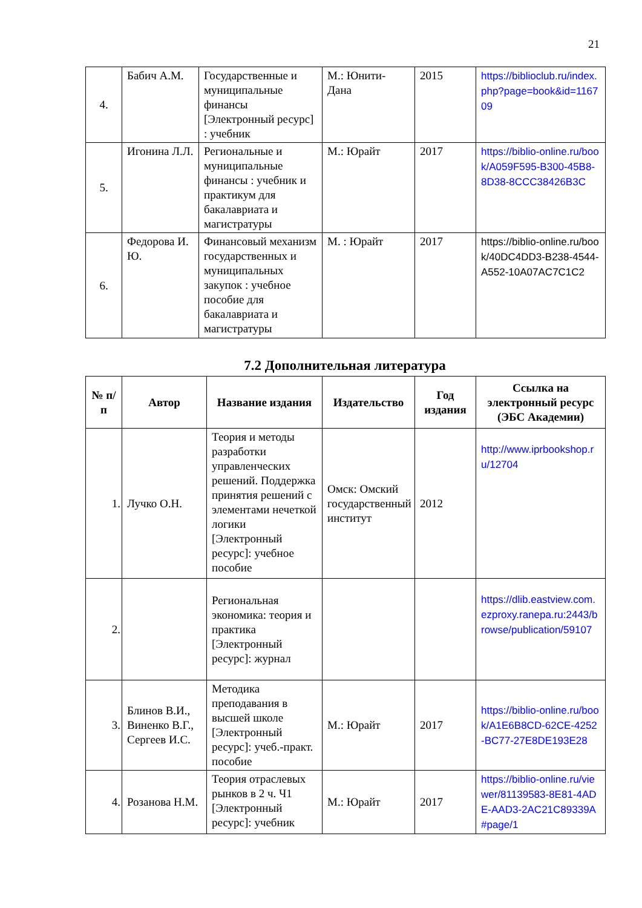21
| 4. | Бабич А.М. | Государственные и муниципальные финансы [Электронный ресурс] : учебник | М.: Юнити-Дана | 2015 | https://biblioclub.ru/index.php?page=book&id=116709 |
| 5. | Игонина Л.Л. | Региональные и муниципальные финансы : учебник и практикум для бакалавриата и магистратуры | М.: Юрайт | 2017 | https://biblio-online.ru/book/A059F595-B300-45B8-8D38-8CCC38426B3C |
| 6. | Федорова И. Ю. | Финансовый механизм государственных и муниципальных закупок : учебное пособие для бакалавриата и магистратуры | М. : Юрайт | 2017 | https://biblio-online.ru/book/40DC4DD3-B238-4544-A552-10A07AC7C1C2 |
7.2 Дополнительная литература
| № п/п | Автор | Название издания | Издательство | Год издания | Ссылка на электронный ресурс (ЭБС Академии) |
| --- | --- | --- | --- | --- | --- |
| 1. | Лучко О.Н. | Теория и методы разработки управленческих решений. Поддержка принятия решений с элементами нечеткой логики [Электронный ресурс]: учебное пособие | Омск: Омский государственный институт | 2012 | http://www.iprbookshop.ru/12704 |
| 2. | | Региональная экономика: теория и практика [Электронный ресурс]: журнал | | | https://dlib.eastview.com.ezproxy.ranepa.ru:2443/browse/publication/59107 |
| 3. | Блинов В.И., Виненко В.Г., Сергеев И.С. | Методика преподавания в высшей школе [Электронный ресурс]: учеб.-практ. пособие | М.: Юрайт | 2017 | https://biblio-online.ru/book/A1E6B8CD-62CE-4252-BC77-27E8DE193E28 |
| 4. | Розанова Н.М. | Теория отраслевых рынков в 2 ч. Ч1 [Электронный ресурс]: учебник | М.: Юрайт | 2017 | https://biblio-online.ru/viewer/81139583-8E81-4ADE-AAD3-2AC21C89339A#page/1 |